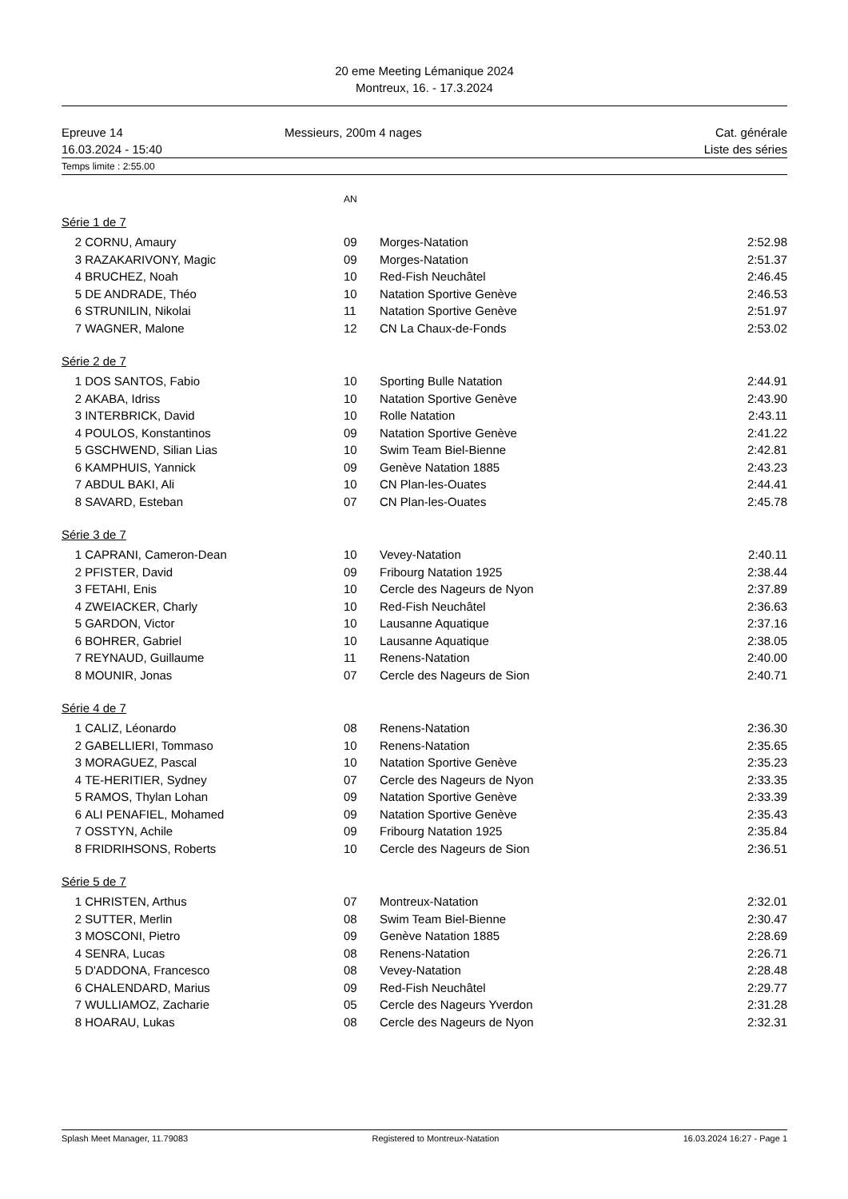20 eme Meeting Lémanique 2024
Montreux, 16. - 17.3.2024
Epreuve 14
16.03.2024 - 15:40
Messieurs, 200m 4 nages Cat. générale
Liste des séries
Temps limite : 2:55.00
AN
Série 1 de 7
| 2 | CORNU, Amaury | 09 | Morges-Natation | 2:52.98 |
| 3 | RAZAKARIVONY, Magic | 09 | Morges-Natation | 2:51.37 |
| 4 | BRUCHEZ, Noah | 10 | Red-Fish Neuchâtel | 2:46.45 |
| 5 | DE ANDRADE, Théo | 10 | Natation Sportive Genève | 2:46.53 |
| 6 | STRUNILIN, Nikolai | 11 | Natation Sportive Genève | 2:51.97 |
| 7 | WAGNER, Malone | 12 | CN La Chaux-de-Fonds | 2:53.02 |
Série 2 de 7
| 1 | DOS SANTOS, Fabio | 10 | Sporting Bulle Natation | 2:44.91 |
| 2 | AKABA, Idriss | 10 | Natation Sportive Genève | 2:43.90 |
| 3 | INTERBRICK, David | 10 | Rolle Natation | 2:43.11 |
| 4 | POULOS, Konstantinos | 09 | Natation Sportive Genève | 2:41.22 |
| 5 | GSCHWEND, Silian Lias | 10 | Swim Team Biel-Bienne | 2:42.81 |
| 6 | KAMPHUIS, Yannick | 09 | Genève Natation 1885 | 2:43.23 |
| 7 | ABDUL BAKI, Ali | 10 | CN Plan-les-Ouates | 2:44.41 |
| 8 | SAVARD, Esteban | 07 | CN Plan-les-Ouates | 2:45.78 |
Série 3 de 7
| 1 | CAPRANI, Cameron-Dean | 10 | Vevey-Natation | 2:40.11 |
| 2 | PFISTER, David | 09 | Fribourg Natation 1925 | 2:38.44 |
| 3 | FETAHI, Enis | 10 | Cercle des Nageurs de Nyon | 2:37.89 |
| 4 | ZWEIACKER, Charly | 10 | Red-Fish Neuchâtel | 2:36.63 |
| 5 | GARDON, Victor | 10 | Lausanne Aquatique | 2:37.16 |
| 6 | BOHRER, Gabriel | 10 | Lausanne Aquatique | 2:38.05 |
| 7 | REYNAUD, Guillaume | 11 | Renens-Natation | 2:40.00 |
| 8 | MOUNIR, Jonas | 07 | Cercle des Nageurs de Sion | 2:40.71 |
Série 4 de 7
| 1 | CALIZ, Léonardo | 08 | Renens-Natation | 2:36.30 |
| 2 | GABELLIERI, Tommaso | 10 | Renens-Natation | 2:35.65 |
| 3 | MORAGUEZ, Pascal | 10 | Natation Sportive Genève | 2:35.23 |
| 4 | TE-HERITIER, Sydney | 07 | Cercle des Nageurs de Nyon | 2:33.35 |
| 5 | RAMOS, Thylan Lohan | 09 | Natation Sportive Genève | 2:33.39 |
| 6 | ALI PENAFIEL, Mohamed | 09 | Natation Sportive Genève | 2:35.43 |
| 7 | OSSTYN, Achile | 09 | Fribourg Natation 1925 | 2:35.84 |
| 8 | FRIDRIHSONS, Roberts | 10 | Cercle des Nageurs de Sion | 2:36.51 |
Série 5 de 7
| 1 | CHRISTEN, Arthus | 07 | Montreux-Natation | 2:32.01 |
| 2 | SUTTER, Merlin | 08 | Swim Team Biel-Bienne | 2:30.47 |
| 3 | MOSCONI, Pietro | 09 | Genève Natation 1885 | 2:28.69 |
| 4 | SENRA, Lucas | 08 | Renens-Natation | 2:26.71 |
| 5 | D'ADDONA, Francesco | 08 | Vevey-Natation | 2:28.48 |
| 6 | CHALENDARD, Marius | 09 | Red-Fish Neuchâtel | 2:29.77 |
| 7 | WULLIAMOZ, Zacharie | 05 | Cercle des Nageurs Yverdon | 2:31.28 |
| 8 | HOARAU, Lukas | 08 | Cercle des Nageurs de Nyon | 2:32.31 |
Splash Meet Manager, 11.79083 Registered to Montreux-Natation 16.03.2024 16:27 - Page 1